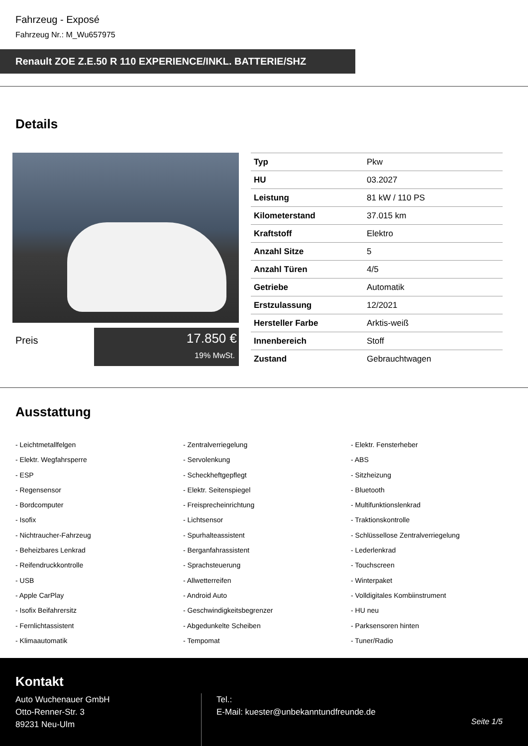Fahrzeug - Exposé
Fahrzeug Nr.: M_Wu657975
Renault ZOE Z.E.50 R 110 EXPERIENCE/INKL. BATTERIE/SHZ
Details
Preis
17.850 €
19% MwSt.
| Typ | Pkw |
| HU | 03.2027 |
| Leistung | 81 kW / 110 PS |
| Kilometerstand | 37.015 km |
| Kraftstoff | Elektro |
| Anzahl Sitze | 5 |
| Anzahl Türen | 4/5 |
| Getriebe | Automatik |
| Erstzulassung | 12/2021 |
| Hersteller Farbe | Arktis-weiß |
| Innenbereich | Stoff |
| Zustand | Gebrauchtwagen |
Ausstattung
- Leichtmetallfelgen
- Zentralverriegelung
- Elektr. Fensterheber
- Elektr. Wegfahrsperre
- Servolenkung
- ABS
- ESP
- Scheckheftgepflegt
- Sitzheizung
- Regensensor
- Elektr. Seitenspiegel
- Bluetooth
- Bordcomputer
- Freisprecheinrichtung
- Multifunktionslenkrad
- Isofix
- Lichtsensor
- Traktionskontrolle
- Nichtraucher-Fahrzeug
- Spurhalteassistent
- Schlüssellose Zentralverriegelung
- Beheizbares Lenkrad
- Berganfahrassistent
- Lederlenkrad
- Reifendruckkontrolle
- Sprachsteuerung
- Touchscreen
- USB
- Allwetterreifen
- Winterpaket
- Apple CarPlay
- Android Auto
- Volldigitales Kombiinstrument
- Isofix Beifahrersitz
- Geschwindigkeitsbegrenzer
- HU neu
- Fernlichtassistent
- Abgedunkelte Scheiben
- Parksensoren hinten
- Klimaautomatik
- Tempomat
- Tuner/Radio
Kontakt
Auto Wuchenauer GmbH
Otto-Renner-Str. 3
89231 Neu-Ulm
Tel.:
E-Mail: kuester@unbekanntundfreunde.de
Seite 1/5